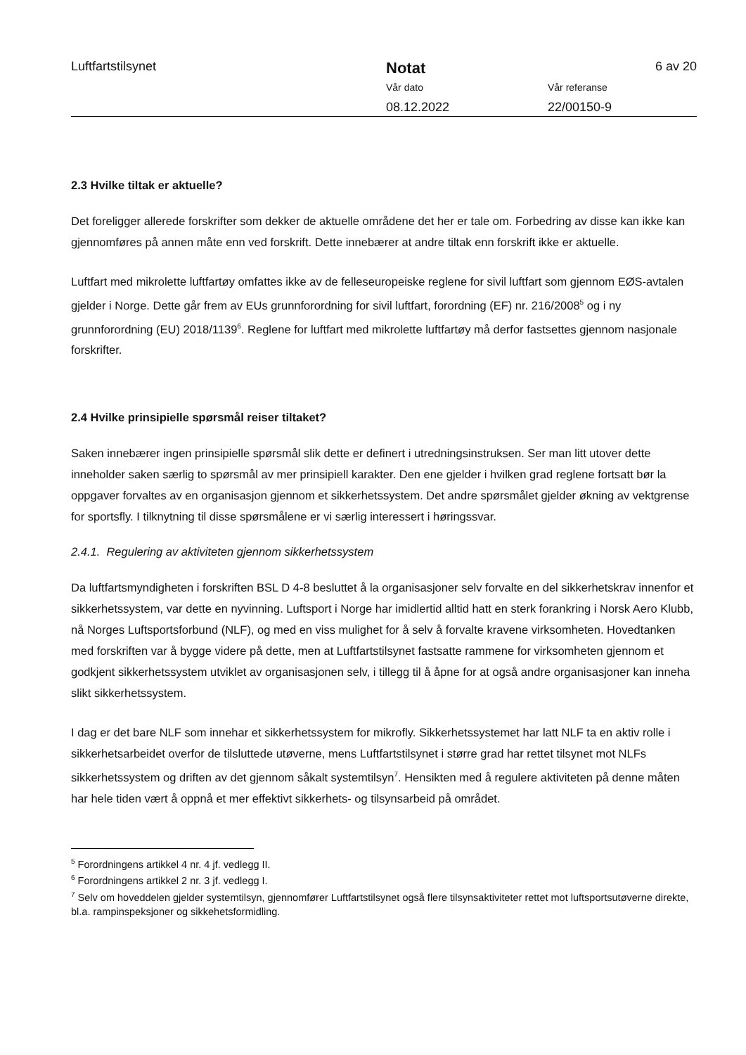Luftfartstilsynet
Notat
Vår dato
08.12.2022
Vår referanse
22/00150-9
6 av 20
2.3 Hvilke tiltak er aktuelle?
Det foreligger allerede forskrifter som dekker de aktuelle områdene det her er tale om. Forbedring av disse kan ikke kan gjennomføres på annen måte enn ved forskrift. Dette innebærer at andre tiltak enn forskrift ikke er aktuelle.
Luftfart med mikrolette luftfartøy omfattes ikke av de felleseuropeiske reglene for sivil luftfart som gjennom EØS-avtalen gjelder i Norge. Dette går frem av EUs grunnforordning for sivil luftfart, forordning (EF) nr. 216/2008<sup>5</sup> og i ny grunnforordning (EU) 2018/1139<sup>6</sup>. Reglene for luftfart med mikrolette luftfartøy må derfor fastsettes gjennom nasjonale forskrifter.
2.4 Hvilke prinsipielle spørsmål reiser tiltaket?
Saken innebærer ingen prinsipielle spørsmål slik dette er definert i utredningsinstruksen. Ser man litt utover dette inneholder saken særlig to spørsmål av mer prinsipiell karakter. Den ene gjelder i hvilken grad reglene fortsatt bør la oppgaver forvaltes av en organisasjon gjennom et sikkerhetssystem. Det andre spørsmålet gjelder økning av vektgrense for sportsfly. I tilknytning til disse spørsmålene er vi særlig interessert i høringssvar.
2.4.1. Regulering av aktiviteten gjennom sikkerhetssystem
Da luftfartsmyndigheten i forskriften BSL D 4-8 besluttet å la organisasjoner selv forvalte en del sikkerhetskrav innenfor et sikkerhetssystem, var dette en nyvinning. Luftsport i Norge har imidlertid alltid hatt en sterk forankring i Norsk Aero Klubb, nå Norges Luftsportsforbund (NLF), og med en viss mulighet for å selv å forvalte kravene virksomheten. Hovedtanken med forskriften var å bygge videre på dette, men at Luftfartstilsynet fastsatte rammene for virksomheten gjennom et godkjent sikkerhetssystem utviklet av organisasjonen selv, i tillegg til å åpne for at også andre organisasjoner kan inneha slikt sikkerhetssystem.
I dag er det bare NLF som innehar et sikkerhetssystem for mikrofly. Sikkerhetssystemet har latt NLF ta en aktiv rolle i sikkerhetsarbeidet overfor de tilsluttede utøverne, mens Luftfartstilsynet i større grad har rettet tilsynet mot NLFs sikkerhetssystem og driften av det gjennom såkalt systemtilsyn<sup>7</sup>. Hensikten med å regulere aktiviteten på denne måten har hele tiden vært å oppnå et mer effektivt sikkerhets- og tilsynsarbeid på området.
<sup>5</sup> Forordningens artikkel 4 nr. 4 jf. vedlegg II.
<sup>6</sup> Forordningens artikkel 2 nr. 3 jf. vedlegg I.
<sup>7</sup> Selv om hoveddelen gjelder systemtilsyn, gjennomfører Luftfartstilsynet også flere tilsynsaktiviteter rettet mot luftsportsutøverne direkte, bl.a. rampinspeksjoner og sikkehetsformidling.